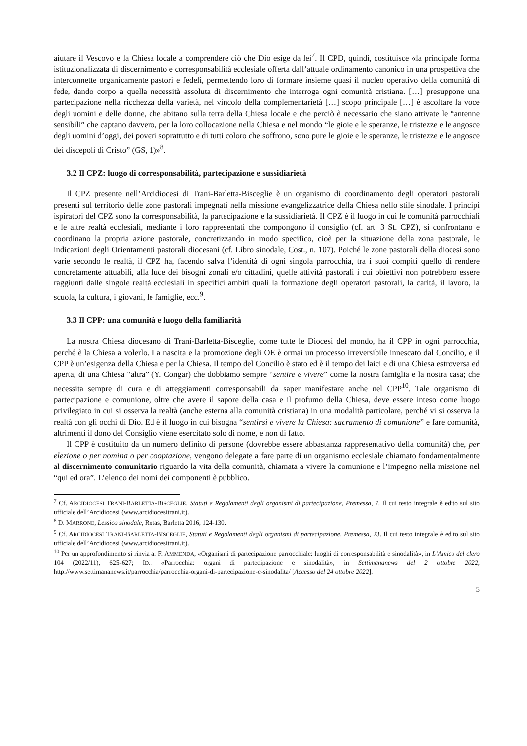aiutare il Vescovo e la Chiesa locale a comprendere ciò che Dio esige da lei<sup>7</sup>. Il CPD, quindi, costituisce «la principale forma istituzionalizzata di discernimento e corresponsabilità ecclesiale offerta dall’attuale ordinamento canonico in una prospettiva che interconnette organicamente pastori e fedeli, permettendo loro di formare insieme quasi il nucleo operativo della comunità di fede, dando corpo a quella necessità assoluta di discernimento che interroga ogni comunità cristiana. […] presuppone una partecipazione nella ricchezza della varietà, nel vincolo della complementarietà […] scopo principale […] è ascoltare la voce degli uomini e delle donne, che abitano sulla terra della Chiesa locale e che perciò è necessario che siano attivate le “antenne sensibili” che captano davvero, per la loro collocazione nella Chiesa e nel mondo “le gioie e le speranze, le tristezze e le angosce degli uomini d’oggi, dei poveri soprattutto e di tutti coloro che soffrono, sono pure le gioie e le speranze, le tristezze e le angosce dei discepoli di Cristo” (GS, 1)»<sup>8</sup>.
3.2 Il CPZ: luogo di corresponsabilità, partecipazione e sussidiarietà
Il CPZ presente nell’Arcidiocesi di Trani-Barletta-Bisceglie è un organismo di coordinamento degli operatori pastorali presenti sul territorio delle zone pastorali impegnati nella missione evangelizzatrice della Chiesa nello stile sinodale. I principi ispiratori del CPZ sono la corresponsabilità, la partecipazione e la sussidiarietà. Il CPZ è il luogo in cui le comunità parrocchiali e le altre realtà ecclesiali, mediante i loro rappresentati che compongono il consiglio (cf. art. 3 St. CPZ), si confrontano e coordinano la propria azione pastorale, concretizzando in modo specifico, cioè per la situazione della zona pastorale, le indicazioni degli Orientamenti pastorali diocesani (cf. Libro sinodale, Cost., n. 107). Poiché le zone pastorali della diocesi sono varie secondo le realtà, il CPZ ha, facendo salva l’identità di ogni singola parrocchia, tra i suoi compiti quello di rendere concretamente attuabili, alla luce dei bisogni zonali e/o cittadini, quelle attività pastorali i cui obiettivi non potrebbero essere raggiunti dalle singole realtà ecclesiali in specifici ambiti quali la formazione degli operatori pastorali, la carità, il lavoro, la scuola, la cultura, i giovani, le famiglie, ecc.<sup>9</sup>.
3.3 Il CPP: una comunità e luogo della familiarità
La nostra Chiesa diocesano di Trani-Barletta-Bisceglie, come tutte le Diocesi del mondo, ha il CPP in ogni parrocchia, perché è la Chiesa a volerlo. La nascita e la promozione degli OE è ormai un processo irreversibile innescato dal Concilio, e il CPP è un’esigenza della Chiesa e per la Chiesa. Il tempo del Concilio è stato ed è il tempo dei laici e di una Chiesa estroversa ed aperta, di una Chiesa “altra” (Y. Congar) che dobbiamo sempre “sentire e vivere” come la nostra famiglia e la nostra casa; che necessita sempre di cura e di atteggiamenti corresponsabili da saper manifestare anche nel CPP<sup>10</sup>. Tale organismo di partecipazione e comunione, oltre che avere il sapore della casa e il profumo della Chiesa, deve essere inteso come luogo privilegiato in cui si osserva la realtà (anche esterna alla comunità cristiana) in una modalità particolare, perché vi si osserva la realtà con gli occhi di Dio. Ed è il luogo in cui bisogna “sentirsi e vivere la Chiesa: sacramento di comunione” e fare comunità, altrimenti il dono del Consiglio viene esercitato solo di nome, e non di fatto.
Il CPP è costituito da un numero definito di persone (dovrebbe essere abbastanza rappresentativo della comunità) che, per elezione o per nomina o per cooptazione, vengono delegate a fare parte di un organismo ecclesiale chiamato fondamentalmente al discernimento comunitario riguardo la vita della comunità, chiamata a vivere la comunione e l’impegno nella missione nel “qui ed ora”. L’elenco dei nomi dei componenti è pubblico.
<sup>7</sup> Cf. ARCIDIOCESI TRANI-BARLETTA-BISCEGLIE, Statuti e Regolamenti degli organismi di partecipazione, Premessa, 7. Il cui testo integrale è edito sul sito ufficiale dell’Arcidiocesi (www.arcidiocesitrani.it).
<sup>8</sup> D. MARRONE, Lessico sinodale, Rotas, Barletta 2016, 124-130.
<sup>9</sup> Cf. ARCIDIOCESI TRANI-BARLETTA-BISCEGLIE, Statuti e Regolamenti degli organismi di partecipazione, Premessa, 23. Il cui testo integrale è edito sul sito ufficiale dell’Arcidiocesi (www.arcidiocesitrani.it).
<sup>10</sup> Per un approfondimento si rinvia a: F. AMMENDA, «Organismi di partecipazione parrocchiale: luoghi di corresponsabilità e sinodalità», in L’Amico del clero 104 (2022/11), 625-627; ID., «Parrocchia: organi di partecipazione e sinodalità», in Settimananews del 2 ottobre 2022, http://www.settimananews.it/parrocchia/parrocchia-organi-di-partecipazione-e-sinodalita/ [Accesso del 24 ottobre 2022].
5